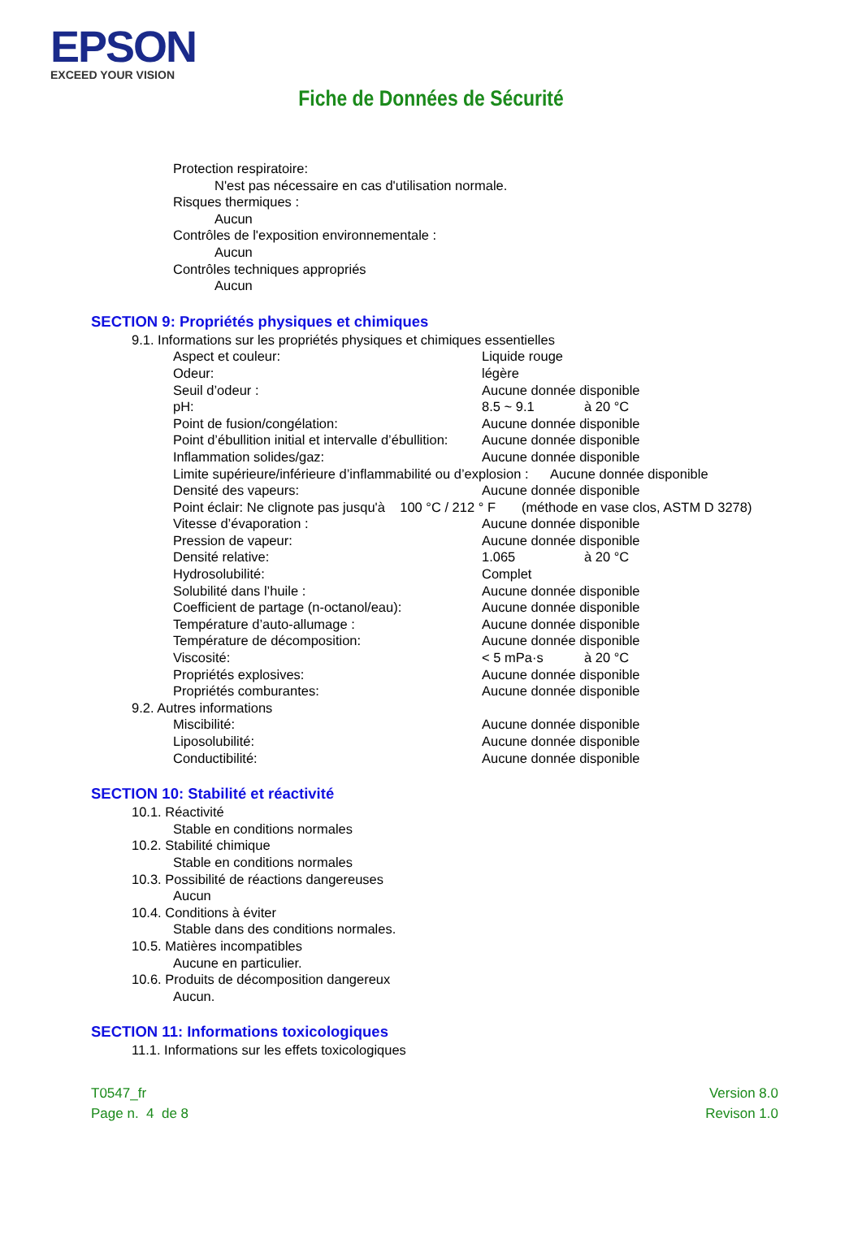EPSON
EXCEED YOUR VISION
Fiche de Données de Sécurité
Protection respiratoire:
N'est pas nécessaire en cas d'utilisation normale.
Risques thermiques :
Aucun
Contrôles de l'exposition environnementale :
Aucun
Contrôles techniques appropriés
Aucun
SECTION 9: Propriétés physiques et chimiques
9.1. Informations sur les propriétés physiques et chimiques essentielles
Aspect et couleur: Liquide rouge
Odeur: légère
Seuil d’odeur : Aucune donnée disponible
pH: 8.5 ~ 9.1 à 20 °C
Point de fusion/congélation: Aucune donnée disponible
Point d’ébullition initial et intervalle d’ébullition: Aucune donnée disponible
Inflammation solides/gaz: Aucune donnée disponible
Limite supérieure/inférieure d’inflammabilité ou d’explosion : Aucune donnée disponible
Densité des vapeurs: Aucune donnée disponible
Point éclair: Ne clignote pas jusqu'à 100 °C / 212 ° F (méthode en vase clos, ASTM D 3278)
Vitesse d’évaporation : Aucune donnée disponible
Pression de vapeur: Aucune donnée disponible
Densité relative: 1.065 à 20 °C
Hydrosolubilité: Complet
Solubilité dans l’huile : Aucune donnée disponible
Coefficient de partage (n-octanol/eau): Aucune donnée disponible
Température d’auto-allumage : Aucune donnée disponible
Température de décomposition: Aucune donnée disponible
Viscosité: < 5 mPa·s à 20 °C
Propriétés explosives: Aucune donnée disponible
Propriétés comburantes: Aucune donnée disponible
9.2. Autres informations
Miscibilité: Aucune donnée disponible
Liposolubilité: Aucune donnée disponible
Conductibilité: Aucune donnée disponible
SECTION 10: Stabilité et réactivité
10.1. Réactivité
Stable en conditions normales
10.2. Stabilité chimique
Stable en conditions normales
10.3. Possibilité de réactions dangereuses
Aucun
10.4. Conditions à éviter
Stable dans des conditions normales.
10.5. Matières incompatibles
Aucune en particulier.
10.6. Produits de décomposition dangereux
Aucun.
SECTION 11: Informations toxicologiques
11.1. Informations sur les effets toxicologiques
T0547_fr
Page n. 4 de 8
Version 8.0
Revison 1.0